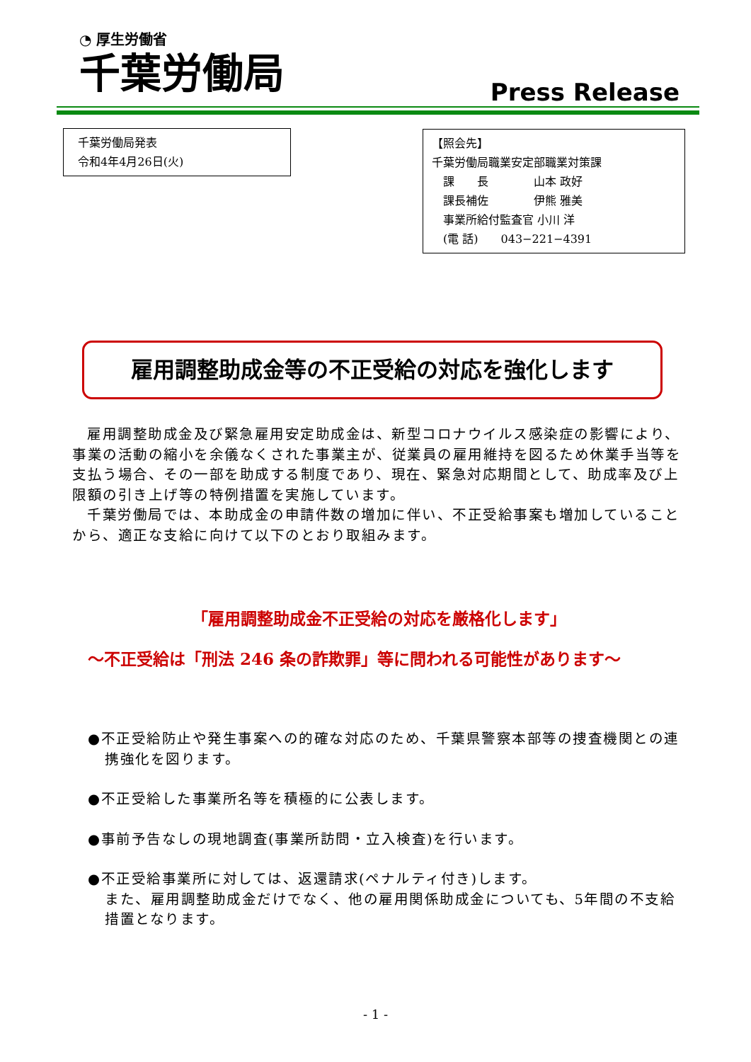◔ 厚生労働省
千葉労働局
Press Release
千葉労働局発表
令和4年4月26日(火)
【照会先】
千葉労働局職業安定部職業対策課
 課  長    山本 政好
 課長補佐    伊熊 雅美
 事業所給付監査官 小川 洋
 (電 話)  043−221−4391
雇用調整助成金等の不正受給の対応を強化します
 雇用調整助成金及び緊急雇用安定助成金は、新型コロナウイルス感染症の影響により、事業の活動の縮小を余儀なくされた事業主が、従業員の雇用維持を図るため休業手当等を支払う場合、その一部を助成する制度であり、現在、緊急対応期間として、助成率及び上限額の引き上げ等の特例措置を実施しています。
 千葉労働局では、本助成金の申請件数の増加に伴い、不正受給事案も増加していることから、適正な支給に向けて以下のとおり取組みます。
「雇用調整助成金不正受給の対応を厳格化します」
〜不正受給は「刑法 246 条の詐欺罪」等に問われる可能性があります〜
●不正受給防止や発生事案への的確な対応のため、千葉県警察本部等の捜査機関との連携強化を図ります。
●不正受給した事業所名等を積極的に公表します。
●事前予告なしの現地調査(事業所訪問・立入検査)を行います。
●不正受給事業所に対しては、返還請求(ペナルティ付き)します。
また、雇用調整助成金だけでなく、他の雇用関係助成金についても、5年間の不支給措置となります。
- 1 -